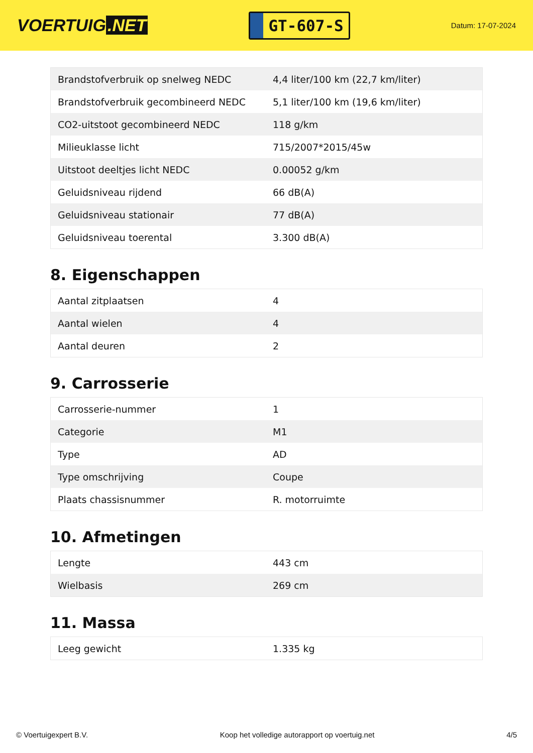VOERTUIG.NET
GT-607-S
Datum: 17-07-2024
| Brandstofverbruik op snelweg NEDC | 4,4 liter/100 km (22,7 km/liter) |
| Brandstofverbruik gecombineerd NEDC | 5,1 liter/100 km (19,6 km/liter) |
| CO2-uitstoot gecombineerd NEDC | 118 g/km |
| Milieuklasse licht | 715/2007*2015/45w |
| Uitstoot deeltjes licht NEDC | 0.00052 g/km |
| Geluidsniveau rijdend | 66 dB(A) |
| Geluidsniveau stationair | 77 dB(A) |
| Geluidsniveau toerental | 3.300 dB(A) |
8. Eigenschappen
| Aantal zitplaatsen | 4 |
| Aantal wielen | 4 |
| Aantal deuren | 2 |
9. Carrosserie
| Carrosserie-nummer | 1 |
| Categorie | M1 |
| Type | AD |
| Type omschrijving | Coupe |
| Plaats chassisnummer | R. motorruimte |
10. Afmetingen
| Lengte | 443 cm |
| Wielbasis | 269 cm |
11. Massa
| Leeg gewicht | 1.335 kg |
© Voertuigexpert B.V. Koop het volledige autorapport op voertuig.net 4/5